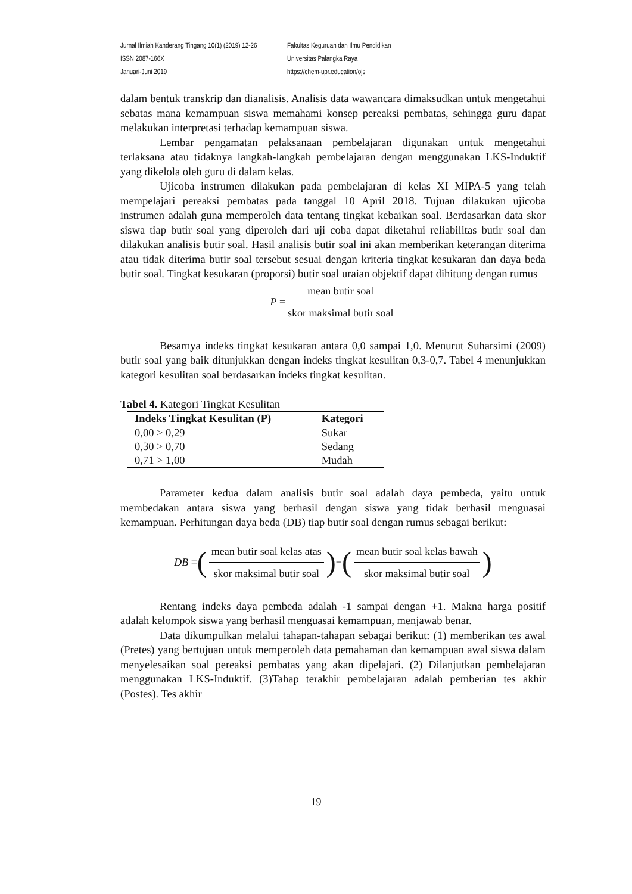Jurnal Ilmiah Kanderang Tingang 10(1) (2019) 12-26
ISSN 2087-166X
Januari-Juni 2019
Fakultas Keguruan dan Ilmu Pendidikan
Universitas Palangka Raya
https://chem-upr.education/ojs
dalam bentuk transkrip dan dianalisis. Analisis data wawancara dimaksudkan untuk mengetahui sebatas mana kemampuan siswa memahami konsep pereaksi pembatas, sehingga guru dapat melakukan interpretasi terhadap kemampuan siswa.
Lembar pengamatan pelaksanaan pembelajaran digunakan untuk mengetahui terlaksana atau tidaknya langkah-langkah pembelajaran dengan menggunakan LKS-Induktif yang dikelola oleh guru di dalam kelas.
Ujicoba instrumen dilakukan pada pembelajaran di kelas XI MIPA-5 yang telah mempelajari pereaksi pembatas pada tanggal 10 April 2018. Tujuan dilakukan ujicoba instrumen adalah guna memperoleh data tentang tingkat kebaikan soal. Berdasarkan data skor siswa tiap butir soal yang diperoleh dari uji coba dapat diketahui reliabilitas butir soal dan dilakukan analisis butir soal. Hasil analisis butir soal ini akan memberikan keterangan diterima atau tidak diterima butir soal tersebut sesuai dengan kriteria tingkat kesukaran dan daya beda butir soal. Tingkat kesukaran (proporsi) butir soal uraian objektif dapat dihitung dengan rumus
P = mean butir soal skor maksimal butir soal
Besarnya indeks tingkat kesukaran antara 0,0 sampai 1,0. Menurut Suharsimi (2009) butir soal yang baik ditunjukkan dengan indeks tingkat kesulitan 0,3-0,7. Tabel 4 menunjukkan kategori kesulitan soal berdasarkan indeks tingkat kesulitan.
Tabel 4. Kategori Tingkat Kesulitan
| Indeks Tingkat Kesulitan (P) | Kategori |
| --- | --- |
| 0,00 > 0,29 | Sukar |
| 0,30 > 0,70 | Sedang |
| 0,71 > 1,00 | Mudah |
Parameter kedua dalam analisis butir soal adalah daya pembeda, yaitu untuk membedakan antara siswa yang berhasil dengan siswa yang tidak berhasil menguasai kemampuan. Perhitungan daya beda (DB) tiap butir soal dengan rumus sebagai berikut:
DB = (mean butir soal kelas atas skor maksimal butir soal) − (mean butir soal kelas bawah skor maksimal butir soal)
Rentang indeks daya pembeda adalah -1 sampai dengan +1. Makna harga positif adalah kelompok siswa yang berhasil menguasai kemampuan, menjawab benar.
Data dikumpulkan melalui tahapan-tahapan sebagai berikut: (1) memberikan tes awal (Pretes) yang bertujuan untuk memperoleh data pemahaman dan kemampuan awal siswa dalam menyelesaikan soal pereaksi pembatas yang akan dipelajari. (2) Dilanjutkan pembelajaran menggunakan LKS-Induktif. (3)Tahap terakhir pembelajaran adalah pemberian tes akhir (Postes). Tes akhir
19